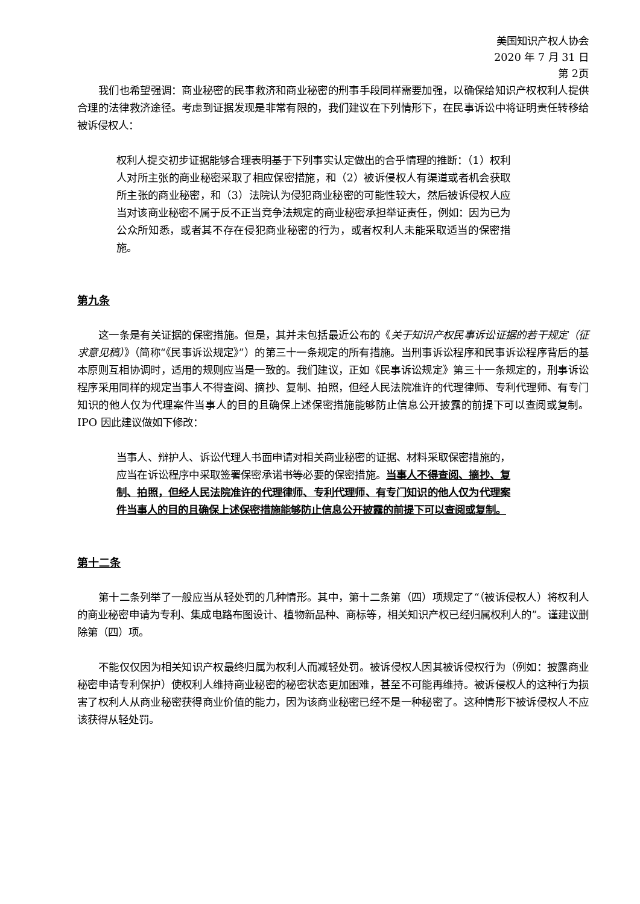美国知识产权人协会
2020 年 7 月 31 日
第 2页
我们也希望强调：商业秘密的民事救济和商业秘密的刑事手段同样需要加强，以确保给知识产权权利人提供合理的法律救济途径。考虑到证据发现是非常有限的，我们建议在下列情形下，在民事诉讼中将证明责任转移给被诉侵权人：
权利人提交初步证据能够合理表明基于下列事实认定做出的合乎情理的推断：（1）权利人对所主张的商业秘密采取了相应保密措施，和（2）被诉侵权人有渠道或者机会获取所主张的商业秘密，和（3）法院认为侵犯商业秘密的可能性较大，然后被诉侵权人应当对该商业秘密不属于反不正当竞争法规定的商业秘密承担举证责任，例如：因为已为公众所知悉，或者其不存在侵犯商业秘密的行为，或者权利人未能采取适当的保密措施。
第九条
这一条是有关证据的保密措施。但是，其并未包括最近公布的《关于知识产权民事诉讼证据的若干规定（征求意见稿）》（简称“《民事诉讼规定》”）的第三十一条规定的所有措施。当刑事诉讼程序和民事诉讼程序背后的基本原则互相协调时，适用的规则应当是一致的。我们建议，正如《民事诉讼规定》第三十一条规定的，刑事诉讼程序采用同样的规定当事人不得查阅、摘抄、复制、拍照，但经人民法院准许的代理律师、专利代理师、有专门知识的他人仅为代理案件当事人的目的且确保上述保密措施能够防止信息公开披露的前提下可以查阅或复制。IPO 因此建议做如下修改：
当事人、辩护人、诉讼代理人书面申请对相关商业秘密的证据、材料采取保密措施的，应当在诉讼程序中采取签署保密承诺书等必要的保密措施。当事人不得查阅、摘抄、复制、拍照，但经人民法院准许的代理律师、专利代理师、有专门知识的他人仅为代理案件当事人的目的且确保上述保密措施能够防止信息公开披露的前提下可以查阅或复制。
第十二条
第十二条列举了一般应当从轻处罚的几种情形。其中，第十二条第（四）项规定了“（被诉侵权人）将权利人的商业秘密申请为专利、集成电路布图设计、植物新品种、商标等，相关知识产权已经归属权利人的”。谨建议删除第（四）项。
不能仅仅因为相关知识产权最终归属为权利人而减轻处罚。被诉侵权人因其被诉侵权行为（例如：披露商业秘密申请专利保护）使权利人维持商业秘密的秘密状态更加困难，甚至不可能再维持。被诉侵权人的这种行为损害了权利人从商业秘密获得商业价值的能力，因为该商业秘密已经不是一种秘密了。这种情形下被诉侵权人不应该获得从轻处罚。